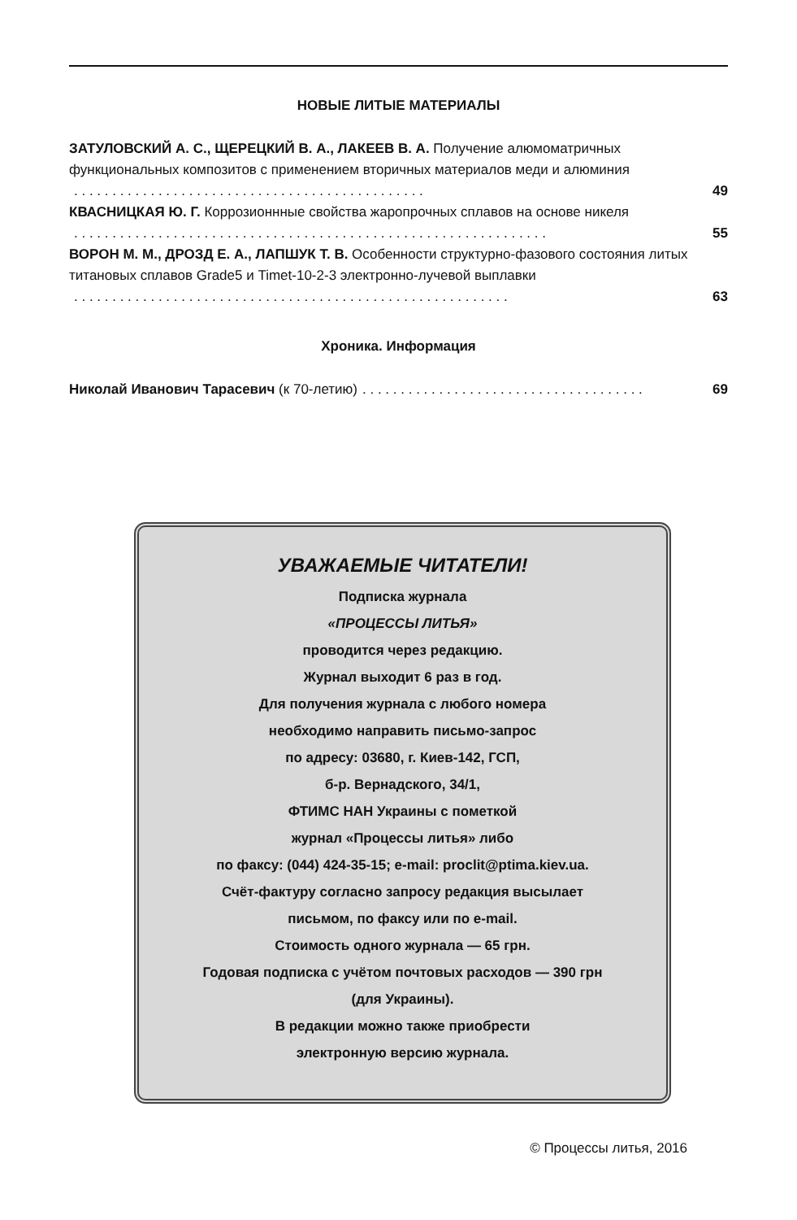НОВЫЕ ЛИТЫЕ МАТЕРИАЛЫ
ЗАТУЛОВСКИЙ А. С., ЩЕРЕЦКИЙ В. А., ЛАКЕЕВ В. А. Получение алюмоматричных функциональных композитов с применением вторичных материалов меди и алюминия
. . . . . . . . . . . . . . . . . . . . . . . . . . . . . . . . . . . . . . . . . . . . . . 49
КВАСНИЦКАЯ Ю. Г. Коррозионнные свойства жаропрочных сплавов на основе никеля
. . . . . . . . . . . . . . . . . . . . . . . . . . . . . . . . . . . . . . . . . . . . . . . . . . . . . . . . . . . . . . 55
ВОРОН М. М., ДРОЗД Е. А., ЛАПШУК Т. В. Особенности структурно-фазового состояния литых титановых сплавов Grade5 и Timet-10-2-3 электронно-лучевой выплавки
. . . . . . . . . . . . . . . . . . . . . . . . . . . . . . . . . . . . . . . . . . . . . . . . . . . . . . . . . 63
Хроника. Информация
Николай Иванович Тарасевич (к 70-летию). . . . . . . . . . . . . . . . . . . . . . . . . . . . . . . . . . . . . 69
УВАЖАЕМЫЕ ЧИТАТЕЛИ!
Подписка журнала
«ПРОЦЕССЫ ЛИТЬЯ»
проводится через редакцию.
Журнал выходит 6 раз в год.
Для получения журнала с любого номера
необходимо направить письмо-запрос
по адресу: 03680, г. Киев-142, ГСП,
б-р. Вернадского, 34/1,
ФТИМС НАН Украины с пометкой
журнал «Процессы литья» либо
по факсу: (044) 424-35-15; e-mail: proclit@ptima.kiev.ua.
Счёт-фактуру согласно запросу редакция высылает
письмом, по факсу или по e-mail.
Стоимость одного журнала — 65 грн.
Годовая подписка с учётом почтовых расходов — 390 грн
(для Украины).
В редакции можно также приобрести
электронную версию журнала.
© Процессы литья, 2016